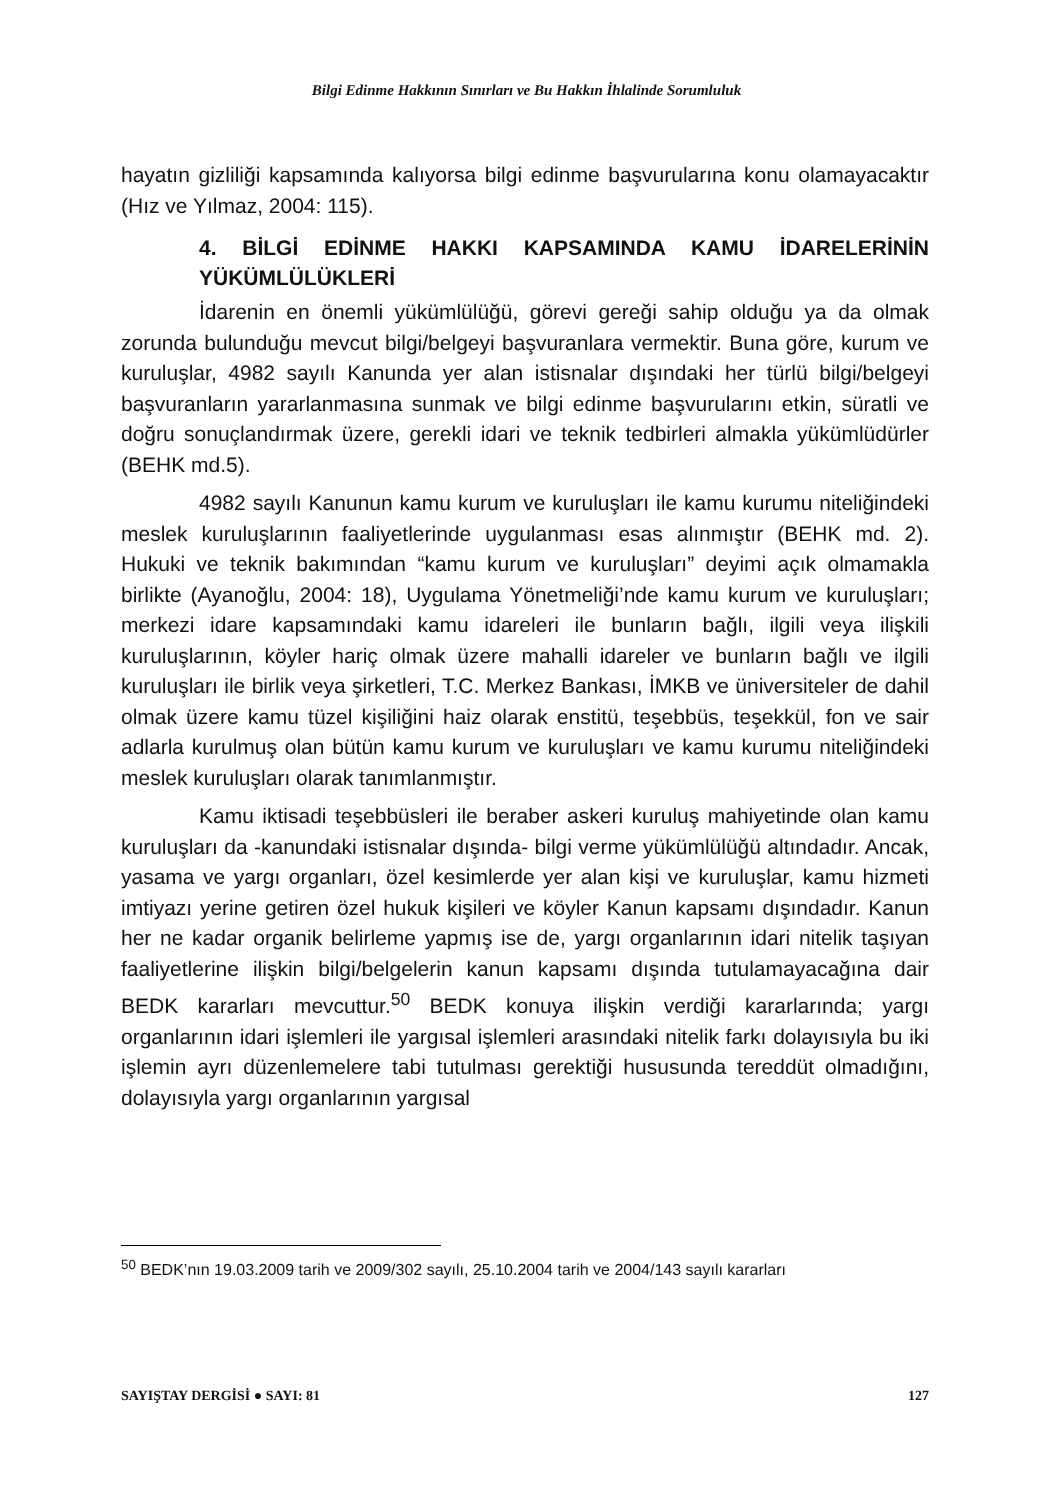Bilgi Edinme Hakkının Sınırları ve Bu Hakkın İhlalinde Sorumluluk
hayatın gizliliği kapsamında kalıyorsa bilgi edinme başvurularına konu olamayacaktır (Hız ve Yılmaz, 2004: 115).
4. BİLGİ EDİNME HAKKI KAPSAMINDA KAMU İDARELERİNİN YÜKÜMLÜLÜKLERİ
İdarenin en önemli yükümlülüğü, görevi gereği sahip olduğu ya da olmak zorunda bulunduğu mevcut bilgi/belgeyi başvuranlara vermektir. Buna göre, kurum ve kuruluşlar, 4982 sayılı Kanunda yer alan istisnalar dışındaki her türlü bilgi/belgeyi başvuranların yararlanmasına sunmak ve bilgi edinme başvurularını etkin, süratli ve doğru sonuçlandırmak üzere, gerekli idari ve teknik tedbirleri almakla yükümlüdürler (BEHK md.5).
4982 sayılı Kanunun kamu kurum ve kuruluşları ile kamu kurumu niteliğindeki meslek kuruluşlarının faaliyetlerinde uygulanması esas alınmıştır (BEHK md. 2). Hukuki ve teknik bakımından “kamu kurum ve kuruluşları” deyimi açık olmamakla birlikte (Ayanoğlu, 2004: 18), Uygulama Yönetmeliği’nde kamu kurum ve kuruluşları; merkezi idare kapsamındaki kamu idareleri ile bunların bağlı, ilgili veya ilişkili kuruluşlarının, köyler hariç olmak üzere mahalli idareler ve bunların bağlı ve ilgili kuruluşları ile birlik veya şirketleri, T.C. Merkez Bankası, İMKB ve üniversiteler de dahil olmak üzere kamu tüzel kişiliğini haiz olarak enstitü, teşebbüs, teşekkül, fon ve sair adlarla kurulmuş olan bütün kamu kurum ve kuruluşları ve kamu kurumu niteliğindeki meslek kuruluşları olarak tanımlanmıştır.
Kamu iktisadi teşebbüsleri ile beraber askeri kuruluş mahiyetinde olan kamu kuruluşları da -kanundaki istisnalar dışında- bilgi verme yükümlülüğü altındadır. Ancak, yasama ve yargı organları, özel kesimlerde yer alan kişi ve kuruluşlar, kamu hizmeti imtiyazı yerine getiren özel hukuk kişileri ve köyler Kanun kapsamı dışındadır. Kanun her ne kadar organik belirleme yapmış ise de, yargı organlarının idari nitelik taşıyan faaliyetlerine ilişkin bilgi/belgelerin kanun kapsamı dışında tutulamayacağına dair BEDK kararları mevcuttur.<sup>50</sup> BEDK konuya ilişkin verdiği kararlarında; yargı organlarının idari işlemleri ile yargısal işlemleri arasındaki nitelik farkı dolayısıyla bu iki işlemin ayrı düzenlemelere tabi tutulması gerektiği hususunda tereddüt olmadığını, dolayısıyla yargı organlarının yargısal
<sup>50</sup> BEDK’nın 19.03.2009 tarih ve 2009/302 sayılı, 25.10.2004 tarih ve 2004/143 sayılı kararları
SAYIŞTAY DERGİSİ ● SAYI: 81 127